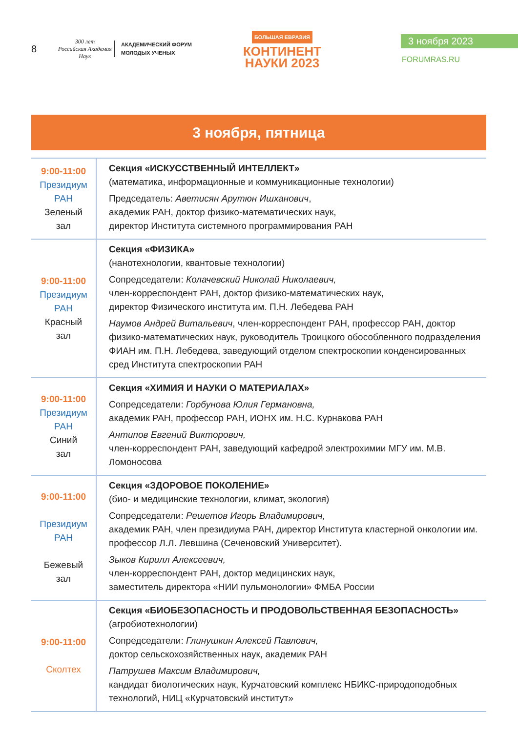8
300 лет
Российская Академия Наук
АКАДЕМИЧЕСКИЙ ФОРУМ
МОЛОДЫХ УЧЕНЫХ
БОЛЬШАЯ ЕВРАЗИЯ
КОНТИНЕНТ
НАУКИ 2023
3 ноября 2023
FORUMRAS.RU
3 ноября, пятница
| 9:00-11:00 Президиум РАН Зеленый зал | Секция «ИСКУССТВЕННЫЙ ИНТЕЛЛЕКТ» (математика, информационные и коммуникационные технологии) Председатель: Аветисян Арутюн Ишханович , академик РАН, доктор физико-математических наук, директор Института системного программирования РАН |
| 9:00-11:00 Президиум РАН Красный зал | Секция «ФИЗИКА» (нанотехнологии, квантовые технологии) Сопредседатели: Колачевский Николай Николаевич, член-корреспондент РАН, доктор физико-математических наук, директор Физического института им. П.Н. Лебедева РАН Наумов Андрей Витальевич , член-корреспондент РАН, профессор РАН, доктор физико-математических наук, руководитель Троицкого обособленного подразделения ФИАН им. П.Н. Лебедева, заведующий отделом спектроскопии конденсированных сред Института спектроскопии РАН |
| 9:00-11:00 Президиум РАН Синий зал | Секция «ХИМИЯ И НАУКИ О МАТЕРИАЛАХ» Сопредседатели: Горбунова Юлия Германовна, академик РАН, профессор РАН, ИОНХ им. Н.С. Курнакова РАН Антипов Евгений Викторович, член-корреспондент РАН, заведующий кафедрой электрохимии МГУ им. М.В. Ломоносова |
| 9:00-11:00 Президиум РАН Бежевый зал | Секция «ЗДОРОВОЕ ПОКОЛЕНИЕ» (био- и медицинские технологии, климат, экология) Сопредседатели: Решетов Игорь Владимирович, академик РАН, член президиума РАН, директор Института кластерной онкологии им. профессор Л.Л. Левшина (Сеченовский Университет). Зыков Кирилл Алексеевич, член-корреспондент РАН, доктор медицинских наук, заместитель директора «НИИ пульмонологии» ФМБА России |
| 9:00-11:00 Сколтех | Секция «БИОБЕЗОПАСНОСТЬ И ПРОДОВОЛЬСТВЕННАЯ БЕЗОПАСНОСТЬ» (агробиотехнологии) Сопредседатели: Глинушкин Алексей Павлович, доктор сельскохозяйственных наук, академик РАН Патрушев Максим Владимирович, кандидат биологических наук, Курчатовский комплекс НБИКС-природоподобных технологий, НИЦ «Курчатовский институт» |